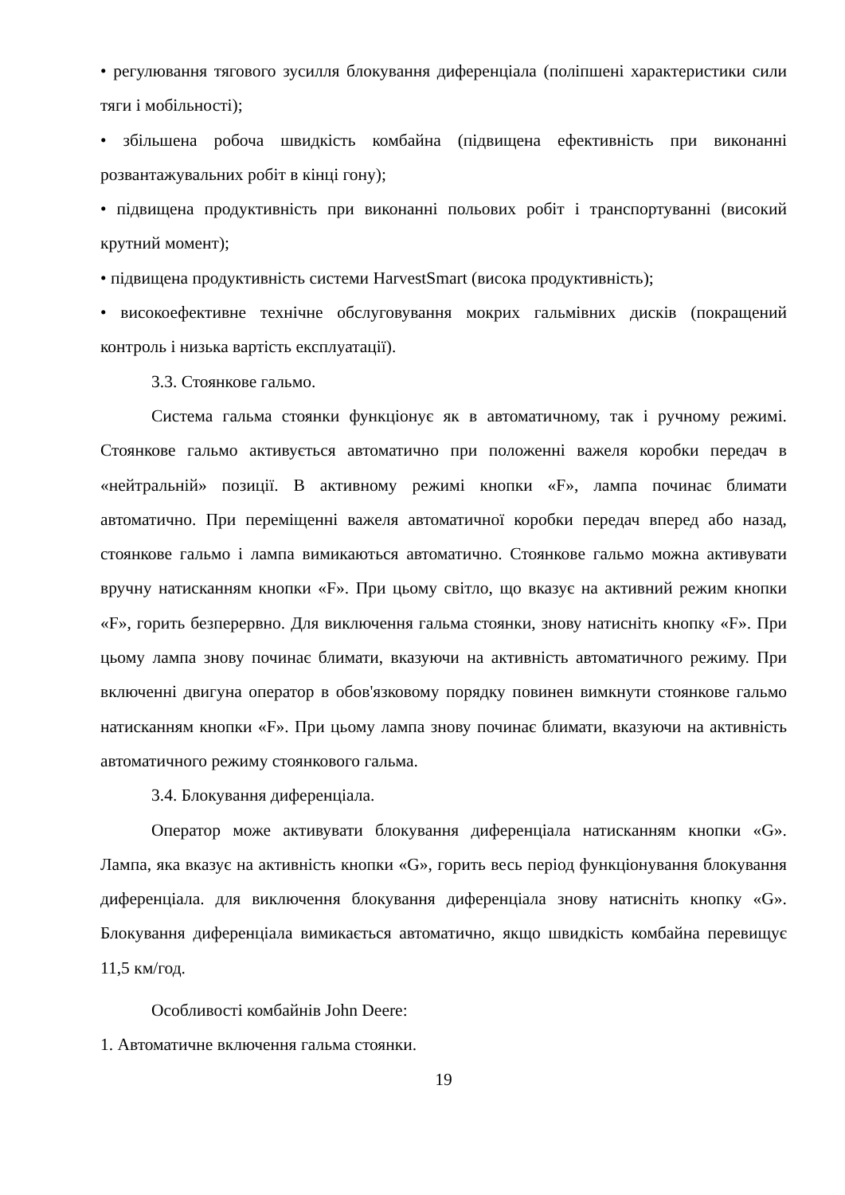• регулювання тягового зусилля блокування диференціала (поліпшені характеристики сили тяги і мобільності);
• збільшена робоча швидкість комбайна (підвищена ефективність при виконанні розвантажувальних робіт в кінці гону);
• підвищена продуктивність при виконанні польових робіт і транспортуванні (високий крутний момент);
• підвищена продуктивність системи HarvestSmart (висока продуктивність);
• високоефективне технічне обслуговування мокрих гальмівних дисків (покращений контроль і низька вартість експлуатації).
3.3. Стоянкове гальмо.
Система гальма стоянки функціонує як в автоматичному, так і ручному режимі. Стоянкове гальмо активується автоматично при положенні важеля коробки передач в «нейтральній» позиції. В активному режимі кнопки «F», лампа починає блимати автоматично. При переміщенні важеля автоматичної коробки передач вперед або назад, стоянкове гальмо і лампа вимикаються автоматично. Стоянкове гальмо можна активувати вручну натисканням кнопки «F». При цьому світло, що вказує на активний режим кнопки «F», горить безперервно. Для виключення гальма стоянки, знову натисніть кнопку «F». При цьому лампа знову починає блимати, вказуючи на активність автоматичного режиму. При включенні двигуна оператор в обов'язковому порядку повинен вимкнути стоянкове гальмо натисканням кнопки «F». При цьому лампа знову починає блимати, вказуючи на активність автоматичного режиму стоянкового гальма.
3.4. Блокування диференціала.
Оператор може активувати блокування диференціала натисканням кнопки «G». Лампа, яка вказує на активність кнопки «G», горить весь період функціонування блокування диференціала. для виключення блокування диференціала знову натисніть кнопку «G». Блокування диференціала вимикається автоматично, якщо швидкість комбайна перевищує 11,5 км/год.
Особливості комбайнів John Deere:
1. Автоматичне включення гальма стоянки.
19